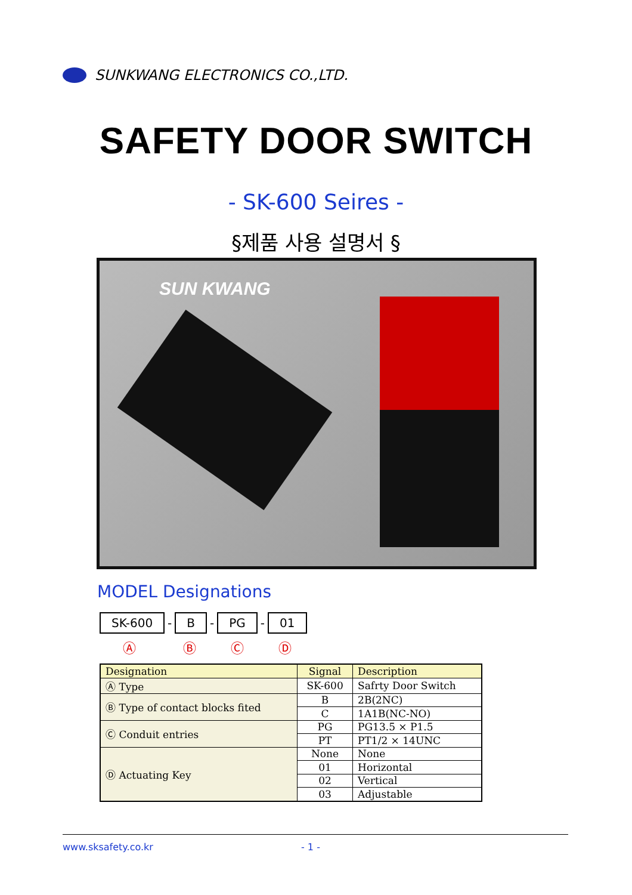SUNKWANG ELECTRONICS CO.,LTD.
SAFETY DOOR SWITCH
- SK-600 Seires -
§제품 사용 설명서 §
SUN KWANG
MODEL Designations
SK-600
-
B
-
PG
-
01
Ⓐ Ⓑ Ⓒ Ⓓ
| Designation | Signal | Description |
| --- | --- | --- |
| Ⓐ Type | SK-600 | Safrty Door Switch |
| Ⓑ Type of contact blocks fited | B | 2B(2NC) |
| | C | 1A1B(NC-NO) |
| Ⓒ Conduit entries | PG | PG13.5 × P1.5 |
| | PT | PT1/2 × 14UNC |
| Ⓓ Actuating Key | None | None |
| | 01 | Horizontal |
| | 02 | Vertical |
| | 03 | Adjustable |
www.sksafety.co.kr - 1 -